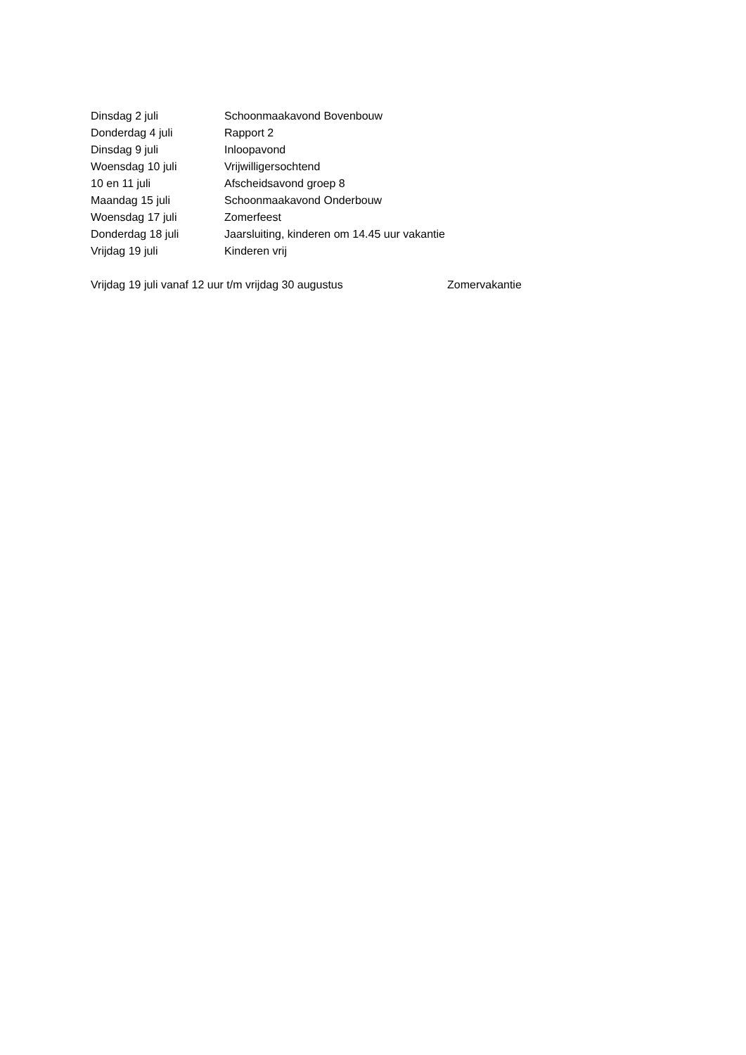Dinsdag 2 juli Schoonmaakavond Bovenbouw
Donderdag 4 juli Rapport 2
Dinsdag 9 juli Inloopavond
Woensdag 10 juli Vrijwilligersochtend
10 en 11 juli Afscheidsavond groep 8
Maandag 15 juli Schoonmaakavond Onderbouw
Woensdag 17 juli Zomerfeest
Donderdag 18 juli Jaarsluiting, kinderen om 14.45 uur vakantie
Vrijdag 19 juli Kinderen vrij
Vrijdag 19 juli vanaf 12 uur t/m vrijdag 30 augustus Zomervakantie